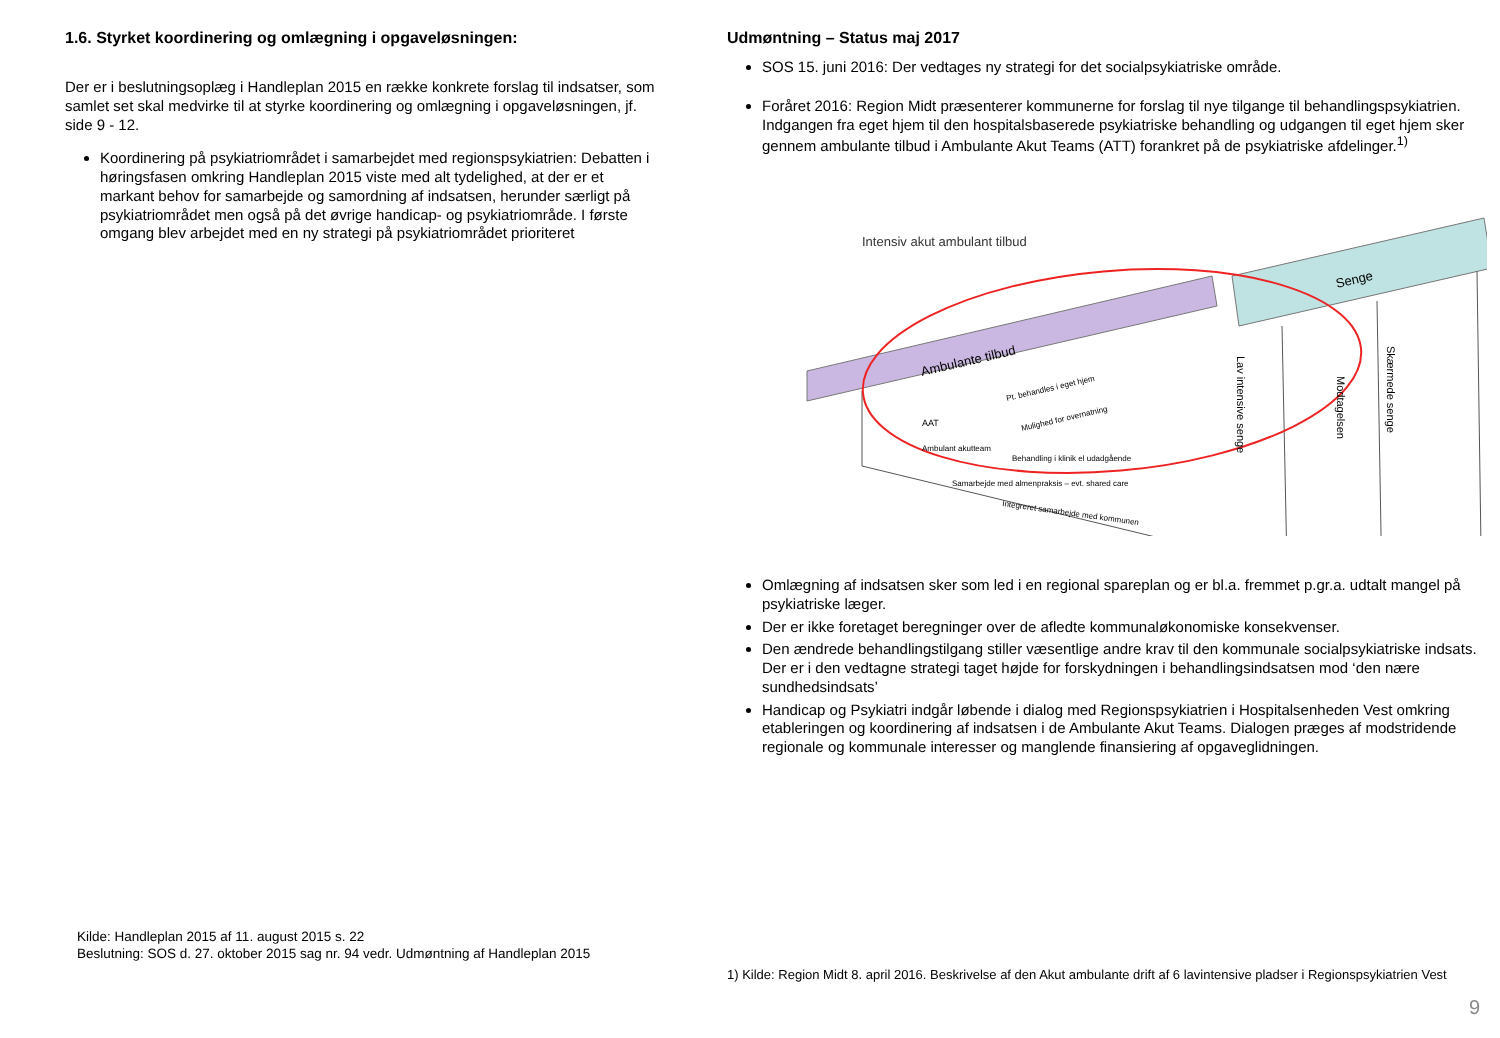1.6. Styrket koordinering og omlægning i opgaveløsningen:
Der er i beslutningsoplæg i Handleplan 2015 en række konkrete forslag til indsatser, som samlet set skal medvirke til at styrke koordinering og omlægning i opgaveløsningen, jf. side 9 - 12.
Koordinering på psykiatriområdet i samarbejdet med regionspsykiatrien: Debatten i høringsfasen omkring Handleplan 2015 viste med alt tydelighed, at der er et markant behov for samarbejde og samordning af indsatsen, herunder særligt på psykiatriområdet men også på det øvrige handicap- og psykiatriområde. I første omgang blev arbejdet med en ny strategi på psykiatriområdet prioriteret
Kilde: Handleplan 2015 af 11. august 2015 s. 22
Beslutning: SOS d. 27. oktober 2015 sag nr. 94 vedr. Udmøntning af Handleplan 2015
Udmøntning – Status maj 2017
SOS 15. juni 2016: Der vedtages ny strategi for det socialpsykiatriske område.
Foråret 2016: Region Midt præsenterer kommunerne for forslag til nye tilgange til behandlingspsykiatrien. Indgangen fra eget hjem til den hospitalsbaserede psykiatriske behandling og udgangen til eget hjem sker gennem ambulante tilbud i Ambulante Akut Teams (ATT) forankret på de psykiatriske afdelinger.<sup>1)</sup>
Intensiv akut ambulant tilbud
Ambulante tilbud
Senge
AAT
Ambulant akutteam
Pt. behandles i eget hjem
Mulighed for overnatning
Behandling i klinik el udadgående
Samarbejde med almenpraksis – evt. shared care
Integreret samarbejde med kommunen
Lav intensive senge
Modtagelsen
Skærmede senge
Omlægning af indsatsen sker som led i en regional spareplan og er bl.a. fremmet p.gr.a. udtalt mangel på psykiatriske læger.
Der er ikke foretaget beregninger over de afledte kommunaløkonomiske konsekvenser.
Den ændrede behandlingstilgang stiller væsentlige andre krav til den kommunale socialpsykiatriske indsats. Der er i den vedtagne strategi taget højde for forskydningen i behandlingsindsatsen mod ‘den nære sundhedsindsats’
Handicap og Psykiatri indgår løbende i dialog med Regionspsykiatrien i Hospitalsenheden Vest omkring etableringen og koordinering af indsatsen i de Ambulante Akut Teams. Dialogen præges af modstridende regionale og kommunale interesser og manglende finansiering af opgaveglidningen.
1) Kilde: Region Midt 8. april 2016. Beskrivelse af den Akut ambulante drift af 6 lavintensive pladser i Regionspsykiatrien Vest
9